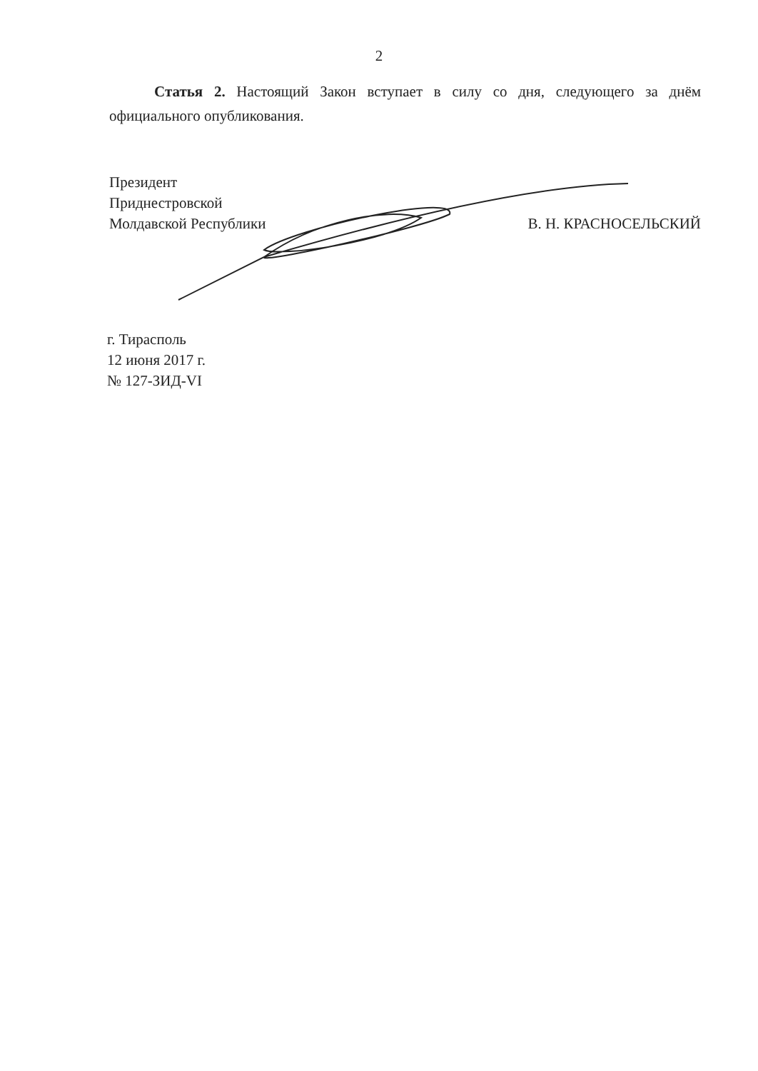2
Статья 2. Настоящий Закон вступает в силу со дня, следующего за днём официального опубликования.
Президент
Приднестровской
Молдавской Республики
В. Н. КРАСНОСЕЛЬСКИЙ
г. Тирасполь
12 июня 2017 г.
№ 127-ЗИД-VI